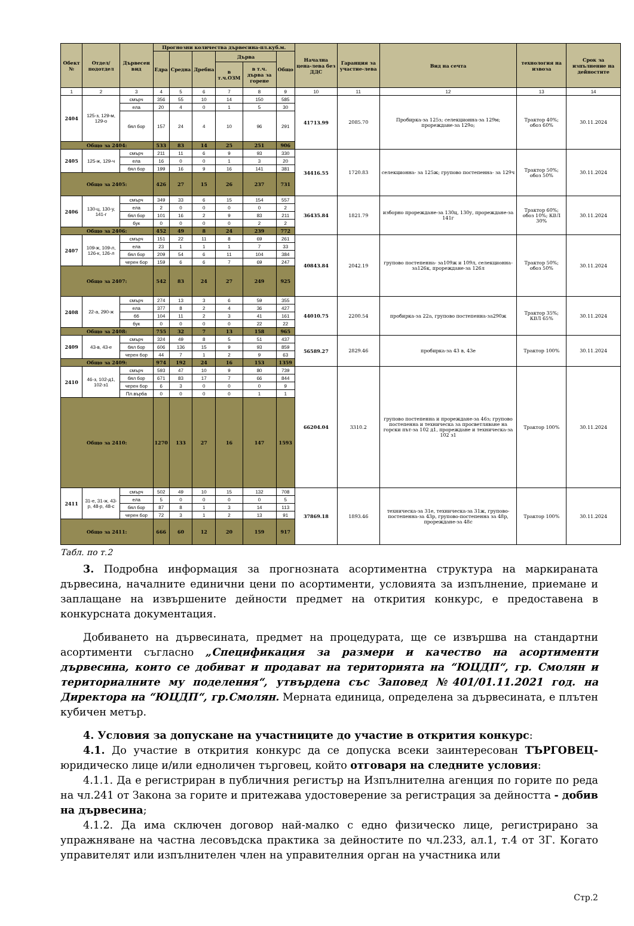| Обект № | Отдел/подотдел | Дървесен вид | Прогнозни количества дървесина-пл.куб.м. | | | | | | Начална цена-лева без ДДС | Гаранция за участие-лева | Вид на сечта | технология на извоза | Срок за изпълнение на дейностите |
| --- | --- | --- | --- | --- | --- | --- | --- | --- | --- | --- | --- | --- | --- |
| | | | Едра | Средна | Дребна | Дърва | | Общо | | | | | |
| | | | | | | в т.ч.ОЗМ | в т.ч. дърва за горене | | | | | | |
| 1 | 2 | 3 | 4 | 5 | 6 | 7 | 8 | 9 | 10 | 11 | 12 | 13 | 14 |
| 2404 | 125-з, 129-м, 129-о | смърч | 356 | 55 | 10 | 14 | 150 | 585 | 41713.99 | 2085.70 | Пробирка-за 125з; селекционна-за 129м; прореждане-за 129о; | Трактор 40%; обоз 60% | 30.11.2024 |
| | | ела | 20 | 4 | 0 | 1 | 5 | 30 | | | | | |
| | | бял бор | 157 | 24 | 4 | 10 | 96 | 291 | | | | | |
| Общо за 2404: | | | 533 | 83 | 14 | 25 | 251 | 906 | | | | | |
| 2405 | 125-ж, 129-ч | смърч | 211 | 11 | 6 | 9 | 93 | 330 | 34416.55 | 1720.83 | селекционна- за 125ж; групово постепенна- за 129ч | Трактор 50%; обоз 50% | 30.11.2024 |
| | | ела | 16 | 0 | 0 | 1 | 3 | 20 | | | | | |
| | | бял бор | 199 | 16 | 9 | 16 | 141 | 381 | | | | | |
| Общо за 2405: | | | 426 | 27 | 15 | 26 | 237 | 731 | | | | | |
| 2406 | 130-ц, 130-у, 141-г | смърч | 349 | 33 | 6 | 15 | 154 | 557 | 36435.84 | 1821.79 | изборно прореждане-за 130ц, 130у, прореждане-за 141г | Трактор 60%; обоз 10%; КВЛ 30% | 30.11.2024 |
| | | ела | 2 | 0 | 0 | 0 | 0 | 2 | | | | | |
| | | бял бор | 101 | 16 | 2 | 9 | 83 | 211 | | | | | |
| | | бук | 0 | 0 | 0 | 0 | 2 | 2 | | | | | |
| Общо за 2406: | | | 452 | 49 | 8 | 24 | 239 | 772 | | | | | |
| 2407 | 109-ж, 109-л, 126-к, 126-л | смърч | 151 | 22 | 11 | 8 | 69 | 261 | 40843.84 | 2042.19 | групово постепенна- за109ж и 109л, селекционна-за126к, прореждане-за 126л | Трактор 50%; обоз 50% | 30.11.2024 |
| | | ела | 23 | 1 | 1 | 1 | 7 | 33 | | | | | |
| | | бял бор | 209 | 54 | 6 | 11 | 104 | 384 | | | | | |
| | | черен бор | 159 | 6 | 6 | 7 | 69 | 247 | | | | | |
| Общо за 2407: | | | 542 | 83 | 24 | 27 | 249 | 925 | | | | | |
| 2408 | 22-а, 290-ж | смърч | 274 | 13 | 3 | 6 | 59 | 355 | 44010.75 | 2200.54 | пробирка-за 22а, групово постепенна-за290ж | Трактор 35%; КВЛ 65% | 30.11.2024 |
| | | ела | 377 | 8 | 2 | 4 | 36 | 427 | | | | | |
| | | бб | 104 | 11 | 2 | 3 | 41 | 161 | | | | | |
| | | бук | 0 | 0 | 0 | 0 | 22 | 22 | | | | | |
| Общо за 2408: | | | 755 | 32 | 7 | 13 | 158 | 965 | | | | | |
| 2409 | 43-в, 43-е | смърч | 324 | 49 | 8 | 5 | 51 | 437 | 56589.27 | 2829.46 | пробирка-за 43 в, 43е | Трактор 100% | 30.11.2024 |
| | | бял бор | 606 | 136 | 15 | 9 | 93 | 859 | | | | | |
| | | черен бор | 44 | 7 | 1 | 2 | 9 | 63 | | | | | |
| Общо за 2409: | | | 974 | 192 | 24 | 16 | 153 | 1359 | | | | | |
| 2410 | 46-з, 102-д1, 102-з1 | смърч | 593 | 47 | 10 | 9 | 80 | 739 | 66204.04 | 3310.2 | групово постепенна и прореждане-за 46з; групово постепенна и техническа за просветляване на горски път-за 102 д1, прореждане и техническа-за 102 з1 | Трактор 100% | 30.11.2024 |
| | | бял бор | 671 | 83 | 17 | 7 | 66 | 844 | | | | | |
| | | черен бор | 6 | 3 | 0 | 0 | 0 | 9 | | | | | |
| | | Пл.върба | 0 | 0 | 0 | 0 | 1 | 1 | | | | | |
| Общо за 2410: | | | 1270 | 133 | 27 | 16 | 147 | 1593 | | | | | |
| 2411 | 31-е, 31-ж, 43-р, 48-р, 48-с | смърч | 502 | 49 | 10 | 15 | 132 | 708 | 37869.18 | 1893.46 | техническа-за 31е, техническа-за 31ж, групово-постепенна-за 43р, групово-постепенна за 48р, прореждане-за 48с | Трактор 100% | 30.11.2024 |
| | | ела | 5 | 0 | 0 | 0 | 0 | 5 | | | | | |
| | | бял бор | 87 | 8 | 1 | 3 | 14 | 113 | | | | | |
| | | черен бор | 72 | 3 | 1 | 2 | 13 | 91 | | | | | |
| Общо за 2411: | | | 666 | 60 | 12 | 20 | 159 | 917 | | | | | |
Табл. по т.2
3. Подробна информация за прогнозната асортиментна структура на маркираната дървесина, началните единични цени по асортименти, условията за изпълнение, приемане и заплащане на извършените дейности предмет на открития конкурс, е предоставена в конкурсната документация.
Добиването на дървесината, предмет на процедурата, ще се извършва на стандартни асортименти съгласно „Спецификация за размери и качество на асортименти дървесина, които се добиват и продават на територията на “ЮЦДП“, гр. Смолян и териториалните му поделения“, утвърдена със Заповед №401/01.11.2021 год. на Директора на “ЮЦДП“, гр.Смолян. Мерната единица, определена за дървесината, е плътен кубичен метър.
4. Условия за допускане на участниците до участие в открития конкурс:
4.1. До участие в открития конкурс да се допуска всеки заинтересован ТЪРГОВЕЦ-юридическо лице и/или едноличен търговец, който отговаря на следните условия:
4.1.1. Да е регистриран в публичния регистър на Изпълнителна агенция по горите по реда на чл.241 от Закона за горите и притежава удостоверение за регистрация за дейността - добив на дървесина;
4.1.2. Да има сключен договор най-малко с едно физическо лице, регистрирано за упражняване на частна лесовъдска практика за дейностите по чл.233, ал.1, т.4 от ЗГ. Когато управителят или изпълнителен член на управителния орган на участника или
Стр.2